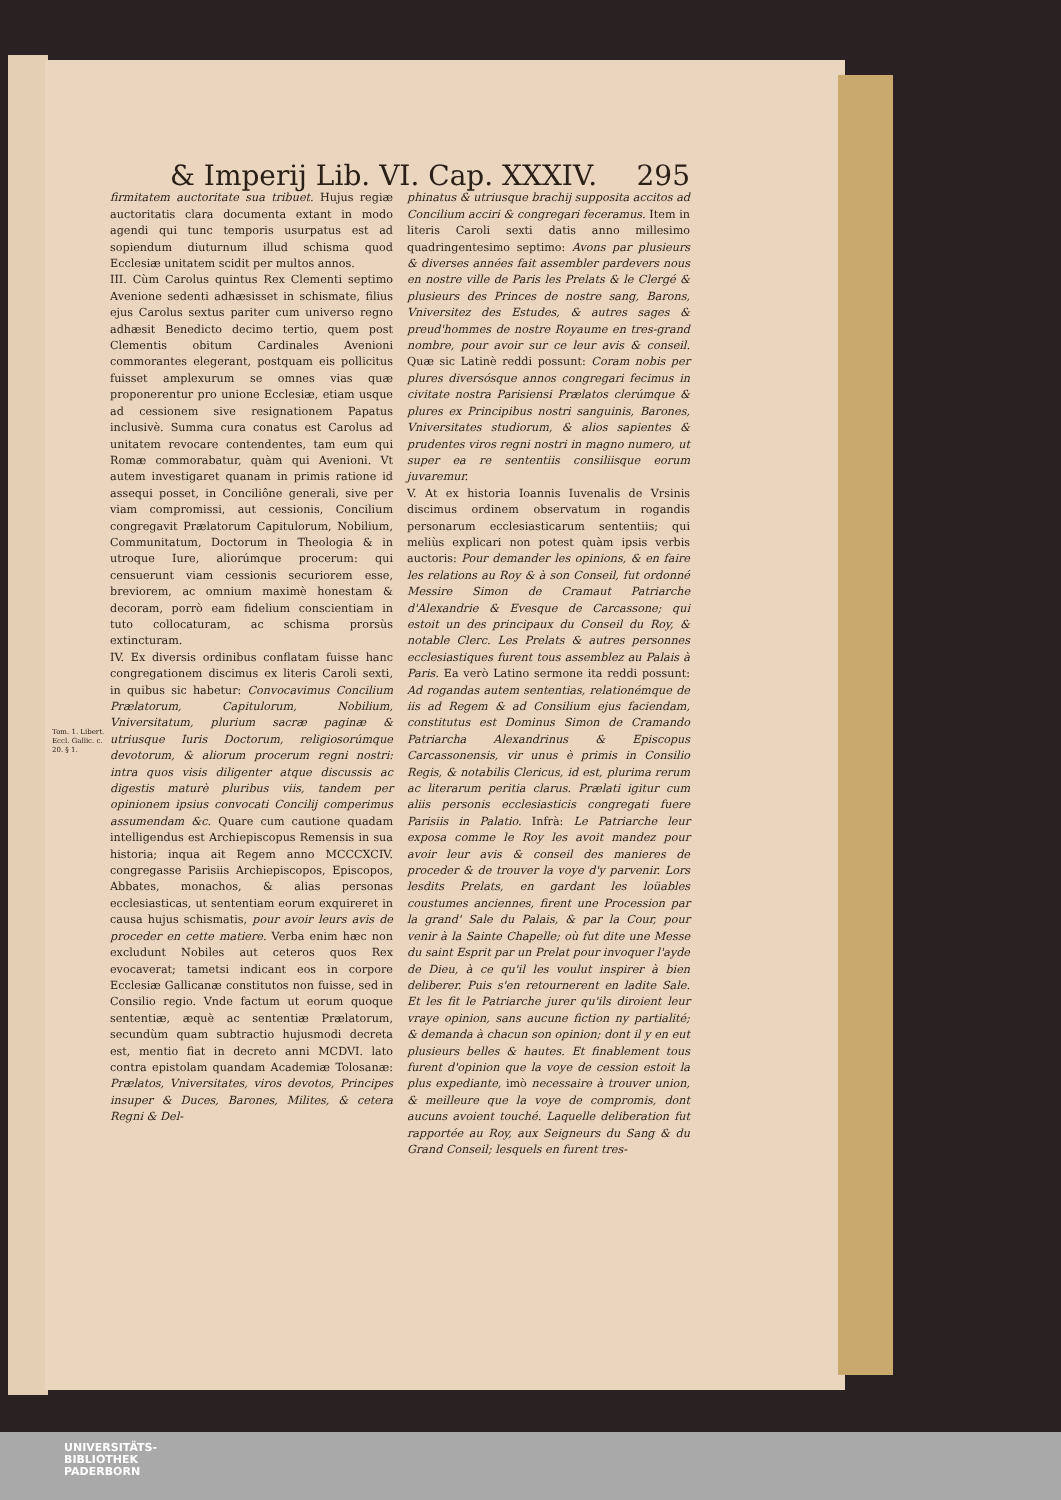& Imperij Lib. VI. Cap. XXXIV. 295
Tom. 1. Libert. Eccl. Gallic. c. 20. § 1.
firmitatem auctoritate sua tribuet. Hujus regiæ auctoritatis clara documenta extant in modo agendi qui tunc temporis usurpatus est ad sopiendum diuturnum illud schisma quod Ecclesiæ unitatem scidit per multos annos.
III. Cùm Carolus quintus Rex Clementi septimo Avenione sedenti adhæsisset in schismate, filius ejus Carolus sextus pariter cum universo regno adhæsit Benedicto decimo tertio, quem post Clementis obitum Cardinales Avenioni commorantes elegerant, postquam eis pollicitus fuisset amplexurum se omnes vias quæ proponerentur pro unione Ecclesiæ, etiam usque ad cessionem sive resignationem Papatus inclusivè. Summa cura conatus est Carolus ad unitatem revocare contendentes, tam eum qui Romæ commorabatur, quàm qui Avenioni. Vt autem investigaret quanam in primis ratione id assequi posset, in Conciliône generali, sive per viam compromissi, aut cessionis, Concilium congregavit Prælatorum Capitulorum, Nobilium, Communitatum, Doctorum in Theologia & in utroque Iure, aliorúmque procerum: qui censuerunt viam cessionis securiorem esse, breviorem, ac omnium maximè honestam & decoram, porrò eam fidelium conscientiam in tuto collocaturam, ac schisma prorsùs extincturam.
IV. Ex diversis ordinibus conflatam fuisse hanc congregationem discimus ex literis Caroli sexti, in quibus sic habetur: Convocavimus Concilium Prælatorum, Capitulorum, Nobilium, Vniversitatum, plurium sacræ paginæ & utriusque Iuris Doctorum, religiosorúmque devotorum, & aliorum procerum regni nostri: intra quos visis diligenter atque discussis ac digestis maturè pluribus viis, tandem per opinionem ipsius convocati Concilij comperimus assumendam &c. Quare cum cautione quadam intelligendus est Archiepiscopus Remensis in sua historia; inqua ait Regem anno MCCCXCIV. congregasse Parisiis Archiepiscopos, Episcopos, Abbates, monachos, & alias personas ecclesiasticas, ut sententiam eorum exquireret in causa hujus schismatis, pour avoir leurs avis de proceder en cette matiere. Verba enim hæc non excludunt Nobiles aut ceteros quos Rex evocaverat; tametsi indicant eos in corpore Ecclesiæ Gallicanæ constitutos non fuisse, sed in Consilio regio. Vnde factum ut eorum quoque sententiæ, æquè ac sententiæ Prælatorum, secundùm quam subtractio hujusmodi decreta est, mentio fiat in decreto anni MCDVI. lato contra epistolam quandam Academiæ Tolosanæ: Prælatos, Vniversitates, viros devotos, Principes insuper & Duces, Barones, Milites, & cetera Regni & Del-
phinatus & utriusque brachij supposita accitos ad Concilium acciri & congregari feceramus. Item in literis Caroli sexti datis anno millesimo quadringentesimo septimo: Avons par plusieurs & diverses années fait assembler pardevers nous en nostre ville de Paris les Prelats & le Clergé & plusieurs des Princes de nostre sang, Barons, Vniversitez des Estudes, & autres sages & preud'hommes de nostre Royaume en tres-grand nombre, pour avoir sur ce leur avis & conseil. Quæ sic Latinè reddi possunt: Coram nobis per plures diversósque annos congregari fecimus in civitate nostra Parisiensi Prælatos clerúmque & plures ex Principibus nostri sanguinis, Barones, Vniversitates studiorum, & alios sapientes & prudentes viros regni nostri in magno numero, ut super ea re sententiis consiliisque eorum juvaremur.
V. At ex historia Ioannis Iuvenalis de Vrsinis discimus ordinem observatum in rogandis personarum ecclesiasticarum sententiis; qui meliùs explicari non potest quàm ipsis verbis auctoris: Pour demander les opinions, & en faire les relations au Roy & à son Conseil, fut ordonné Messire Simon de Cramaut Patriarche d'Alexandrie & Evesque de Carcassone; qui estoit un des principaux du Conseil du Roy, & notable Clerc. Les Prelats & autres personnes ecclesiastiques furent tous assemblez au Palais à Paris. Ea verò Latino sermone ita reddi possunt: Ad rogandas autem sententias, relationémque de iis ad Regem & ad Consilium ejus faciendam, constitutus est Dominus Simon de Cramando Patriarcha Alexandrinus & Episcopus Carcassonensis, vir unus è primis in Consilio Regis, & notabilis Clericus, id est, plurima rerum ac literarum peritia clarus. Prælati igitur cum aliis personis ecclesiasticis congregati fuere Parisiis in Palatio. Infrà: Le Patriarche leur exposa comme le Roy les avoit mandez pour avoir leur avis & conseil des manieres de proceder & de trouver la voye d'y parvenir. Lors lesdits Prelats, en gardant les loüables coustumes anciennes, firent une Procession par la grand' Sale du Palais, & par la Cour, pour venir à la Sainte Chapelle; où fut dite une Messe du saint Esprit par un Prelat pour invoquer l'ayde de Dieu, à ce qu'il les voulut inspirer à bien deliberer. Puis s'en retournerent en ladite Sale. Et les fit le Patriarche jurer qu'ils diroient leur vraye opinion, sans aucune fiction ny partialité; & demanda à chacun son opinion; dont il y en eut plusieurs belles & hautes. Et finablement tous furent d'opinion que la voye de cession estoit la plus expediante, imò necessaire à trouver union, & meilleure que la voye de compromis, dont aucuns avoient touché. Laquelle deliberation fut rapportée au Roy, aux Seigneurs du Sang & du Grand Conseil; lesquels en furent tres-
UNIVERSITÄTS-
BIBLIOTHEK
PADERBORN